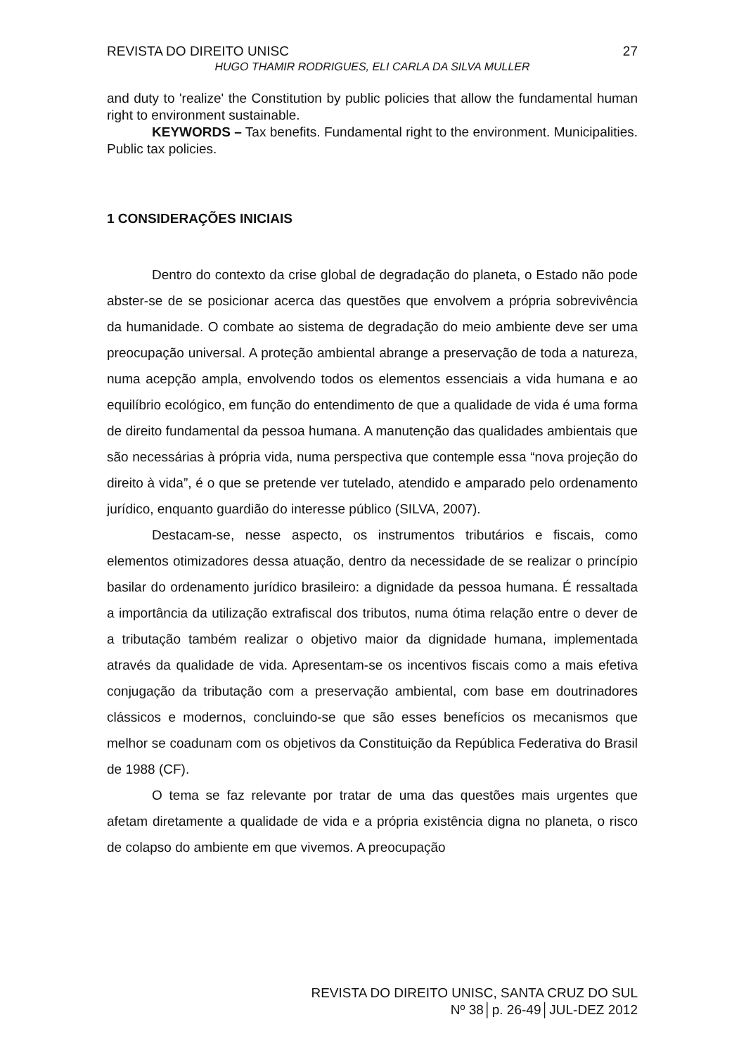REVISTA DO DIREITO UNISC 27
HUGO THAMIR RODRIGUES, ELI CARLA DA SILVA MULLER
and duty to 'realize' the Constitution by public policies that allow the fundamental human right to environment sustainable.
KEYWORDS – Tax benefits. Fundamental right to the environment. Municipalities. Public tax policies.
1 CONSIDERAÇÕES INICIAIS
Dentro do contexto da crise global de degradação do planeta, o Estado não pode abster-se de se posicionar acerca das questões que envolvem a própria sobrevivência da humanidade. O combate ao sistema de degradação do meio ambiente deve ser uma preocupação universal. A proteção ambiental abrange a preservação de toda a natureza, numa acepção ampla, envolvendo todos os elementos essenciais a vida humana e ao equilíbrio ecológico, em função do entendimento de que a qualidade de vida é uma forma de direito fundamental da pessoa humana. A manutenção das qualidades ambientais que são necessárias à própria vida, numa perspectiva que contemple essa “nova projeção do direito à vida”, é o que se pretende ver tutelado, atendido e amparado pelo ordenamento jurídico, enquanto guardião do interesse público (SILVA, 2007).
Destacam-se, nesse aspecto, os instrumentos tributários e fiscais, como elementos otimizadores dessa atuação, dentro da necessidade de se realizar o princípio basilar do ordenamento jurídico brasileiro: a dignidade da pessoa humana. É ressaltada a importância da utilização extrafiscal dos tributos, numa ótima relação entre o dever de a tributação também realizar o objetivo maior da dignidade humana, implementada através da qualidade de vida. Apresentam-se os incentivos fiscais como a mais efetiva conjugação da tributação com a preservação ambiental, com base em doutrinadores clássicos e modernos, concluindo-se que são esses benefícios os mecanismos que melhor se coadunam com os objetivos da Constituição da República Federativa do Brasil de 1988 (CF).
O tema se faz relevante por tratar de uma das questões mais urgentes que afetam diretamente a qualidade de vida e a própria existência digna no planeta, o risco de colapso do ambiente em que vivemos. A preocupação
REVISTA DO DIREITO UNISC, SANTA CRUZ DO SUL
Nº 38│p. 26-49│JUL-DEZ 2012